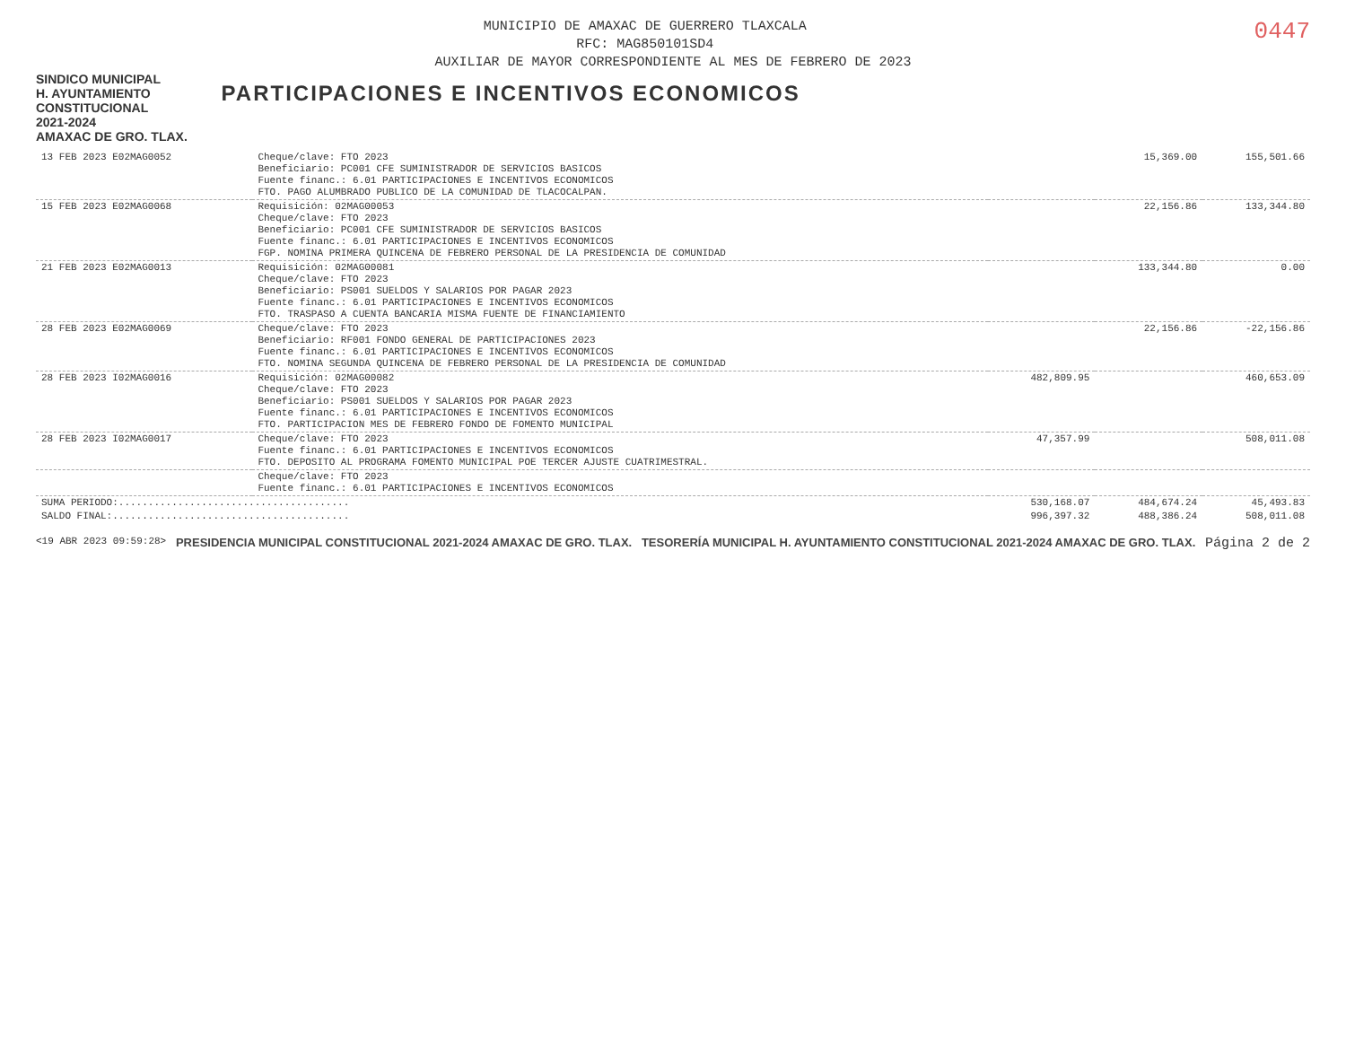0447
MUNICIPIO DE AMAXAC DE GUERRERO TLAXCALA
RFC: MAG850101SD4
AUXILIAR DE MAYOR CORRESPONDIENTE AL MES DE FEBRERO DE 2023
SINDICO MUNICIPAL
H. AYUNTAMIENTO
CONSTITUCIONAL
2021-2024
AMAXAC DE GRO. TLAX.
PARTICIPACIONES E INCENTIVOS ECONOMICOS
| 13 FEB 2023 E02MAG0052 | Cheque/clave: FTO 2023 Beneficiario: PC001 CFE SUMINISTRADOR DE SERVICIOS BASICOS Fuente financ.: 6.01 PARTICIPACIONES E INCENTIVOS ECONOMICOS FTO. PAGO ALUMBRADO PUBLICO DE LA COMUNIDAD DE TLACOCALPAN. | | 15,369.00 | 155,501.66 |
| 15 FEB 2023 E02MAG0068 | Requisición: 02MAG00053 Cheque/clave: FTO 2023 Beneficiario: PC001 CFE SUMINISTRADOR DE SERVICIOS BASICOS Fuente financ.: 6.01 PARTICIPACIONES E INCENTIVOS ECONOMICOS FGP. NOMINA PRIMERA QUINCENA DE FEBRERO PERSONAL DE LA PRESIDENCIA DE COMUNIDAD | | 22,156.86 | 133,344.80 |
| 21 FEB 2023 E02MAG0013 | Requisición: 02MAG00081 Cheque/clave: FTO 2023 Beneficiario: PS001 SUELDOS Y SALARIOS POR PAGAR 2023 Fuente financ.: 6.01 PARTICIPACIONES E INCENTIVOS ECONOMICOS FTO. TRASPASO A CUENTA BANCARIA MISMA FUENTE DE FINANCIAMIENTO | | 133,344.80 | 0.00 |
| 28 FEB 2023 E02MAG0069 | Cheque/clave: FTO 2023 Beneficiario: RF001 FONDO GENERAL DE PARTICIPACIONES 2023 Fuente financ.: 6.01 PARTICIPACIONES E INCENTIVOS ECONOMICOS FTO. NOMINA SEGUNDA QUINCENA DE FEBRERO PERSONAL DE LA PRESIDENCIA DE COMUNIDAD | | 22,156.86 | -22,156.86 |
| 28 FEB 2023 I02MAG0016 | Requisición: 02MAG00082 Cheque/clave: FTO 2023 Beneficiario: PS001 SUELDOS Y SALARIOS POR PAGAR 2023 Fuente financ.: 6.01 PARTICIPACIONES E INCENTIVOS ECONOMICOS FTO. PARTICIPACION MES DE FEBRERO FONDO DE FOMENTO MUNICIPAL | 482,809.95 | | 460,653.09 |
| 28 FEB 2023 I02MAG0017 | Cheque/clave: FTO 2023 Fuente financ.: 6.01 PARTICIPACIONES E INCENTIVOS ECONOMICOS FTO. DEPOSITO AL PROGRAMA FOMENTO MUNICIPAL POE TERCER AJUSTE CUATRIMESTRAL. | 47,357.99 | | 508,011.08 |
| | Cheque/clave: FTO 2023 Fuente financ.: 6.01 PARTICIPACIONES E INCENTIVOS ECONOMICOS | | | |
| SUMA PERIODO:....................................... | | 530,168.07 | 484,674.24 | 45,493.83 |
| SALDO FINAL:........................................ | | 996,397.32 | 488,386.24 | 508,011.08 |
<19 ABR 2023 09:59:28>
PRESIDENCIA MUNICIPAL CONSTITUCIONAL 2021-2024 AMAXAC DE GRO. TLAX.
TESORERÍA MUNICIPAL H. AYUNTAMIENTO CONSTITUCIONAL 2021-2024 AMAXAC DE GRO. TLAX.
Página 2 de 2